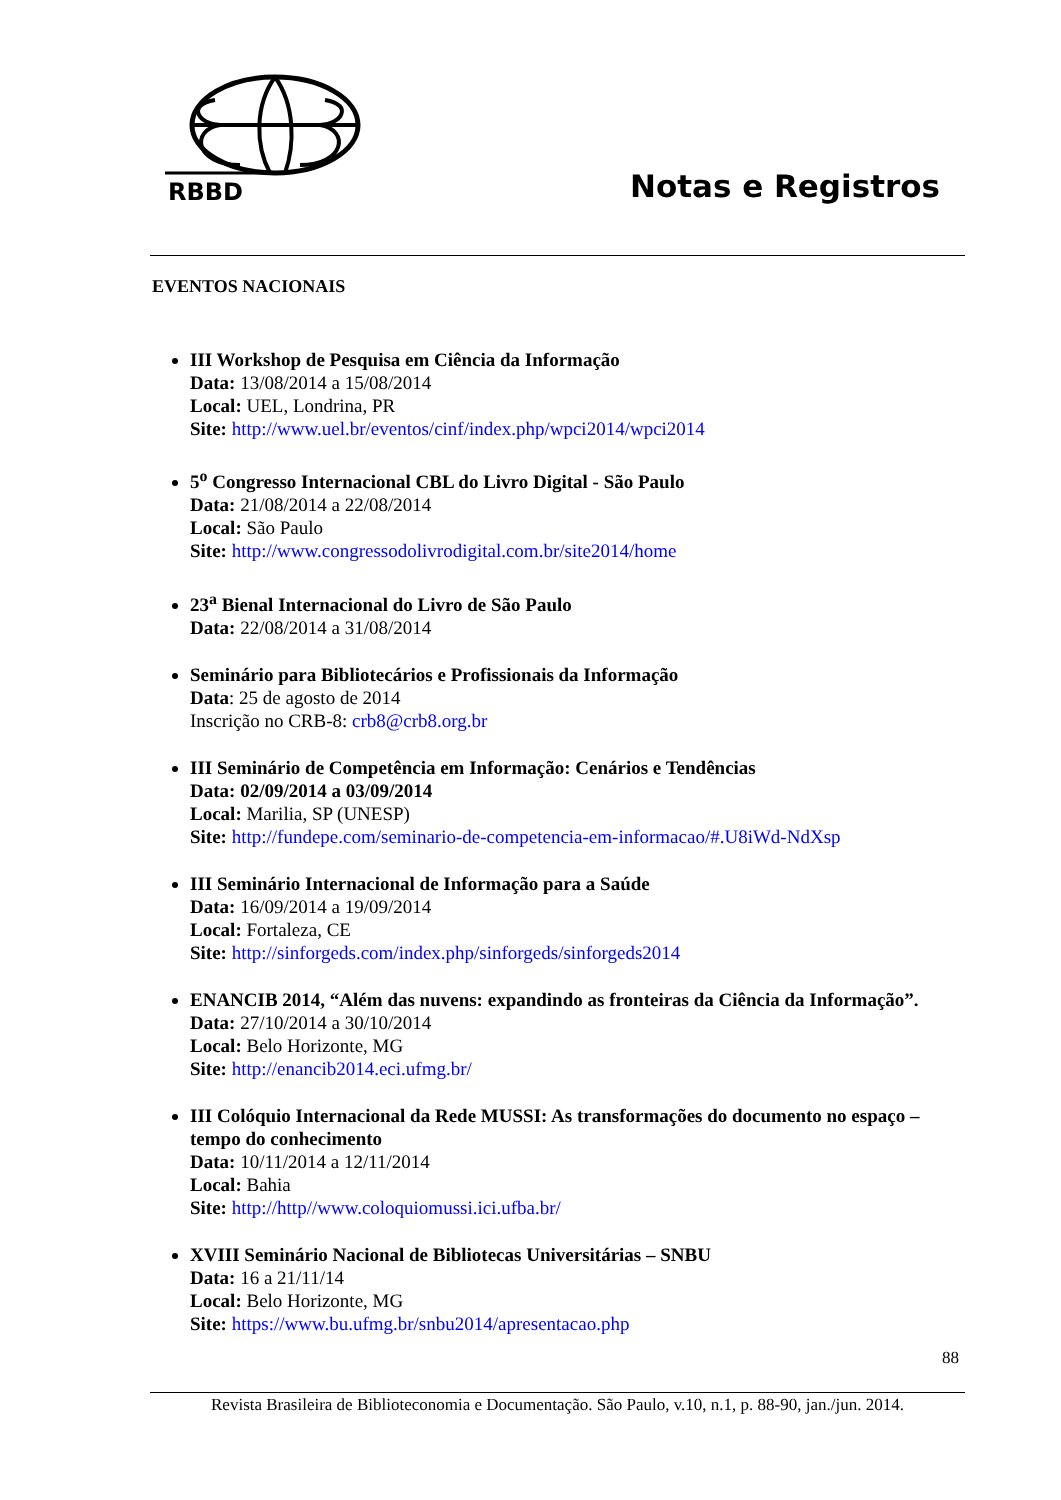RBBD
Notas e Registros
EVENTOS NACIONAIS
III Workshop de Pesquisa em Ciência da Informação
Data: 13/08/2014 a 15/08/2014
Local: UEL, Londrina, PR
Site: http://www.uel.br/eventos/cinf/index.php/wpci2014/wpci2014
5<sup>o</sup> Congresso Internacional CBL do Livro Digital - São Paulo
Data: 21/08/2014 a 22/08/2014
Local: São Paulo
Site: http://www.congressodolivrodigital.com.br/site2014/home
23<sup>a</sup> Bienal Internacional do Livro de São Paulo
Data: 22/08/2014 a 31/08/2014
Seminário para Bibliotecários e Profissionais da Informação
Data: 25 de agosto de 2014
Inscrição no CRB-8: crb8@crb8.org.br
III Seminário de Competência em Informação: Cenários e Tendências
Data: 02/09/2014 a 03/09/2014
Local: Marilia, SP (UNESP)
Site: http://fundepe.com/seminario-de-competencia-em-informacao/#.U8iWd-NdXsp
III Seminário Internacional de Informação para a Saúde
Data: 16/09/2014 a 19/09/2014
Local: Fortaleza, CE
Site: http://sinforgeds.com/index.php/sinforgeds/sinforgeds2014
ENANCIB 2014, “Além das nuvens: expandindo as fronteiras da Ciência da Informação”.
Data: 27/10/2014 a 30/10/2014
Local: Belo Horizonte, MG
Site: http://enancib2014.eci.ufmg.br/
III Colóquio Internacional da Rede MUSSI: As transformações do documento no espaço – tempo do conhecimento
Data: 10/11/2014 a 12/11/2014
Local: Bahia
Site: http://http//www.coloquiomussi.ici.ufba.br/
XVIII Seminário Nacional de Bibliotecas Universitárias – SNBU
Data: 16 a 21/11/14
Local: Belo Horizonte, MG
Site: https://www.bu.ufmg.br/snbu2014/apresentacao.php
88
Revista Brasileira de Biblioteconomia e Documentação. São Paulo, v.10, n.1, p. 88-90, jan./jun. 2014.